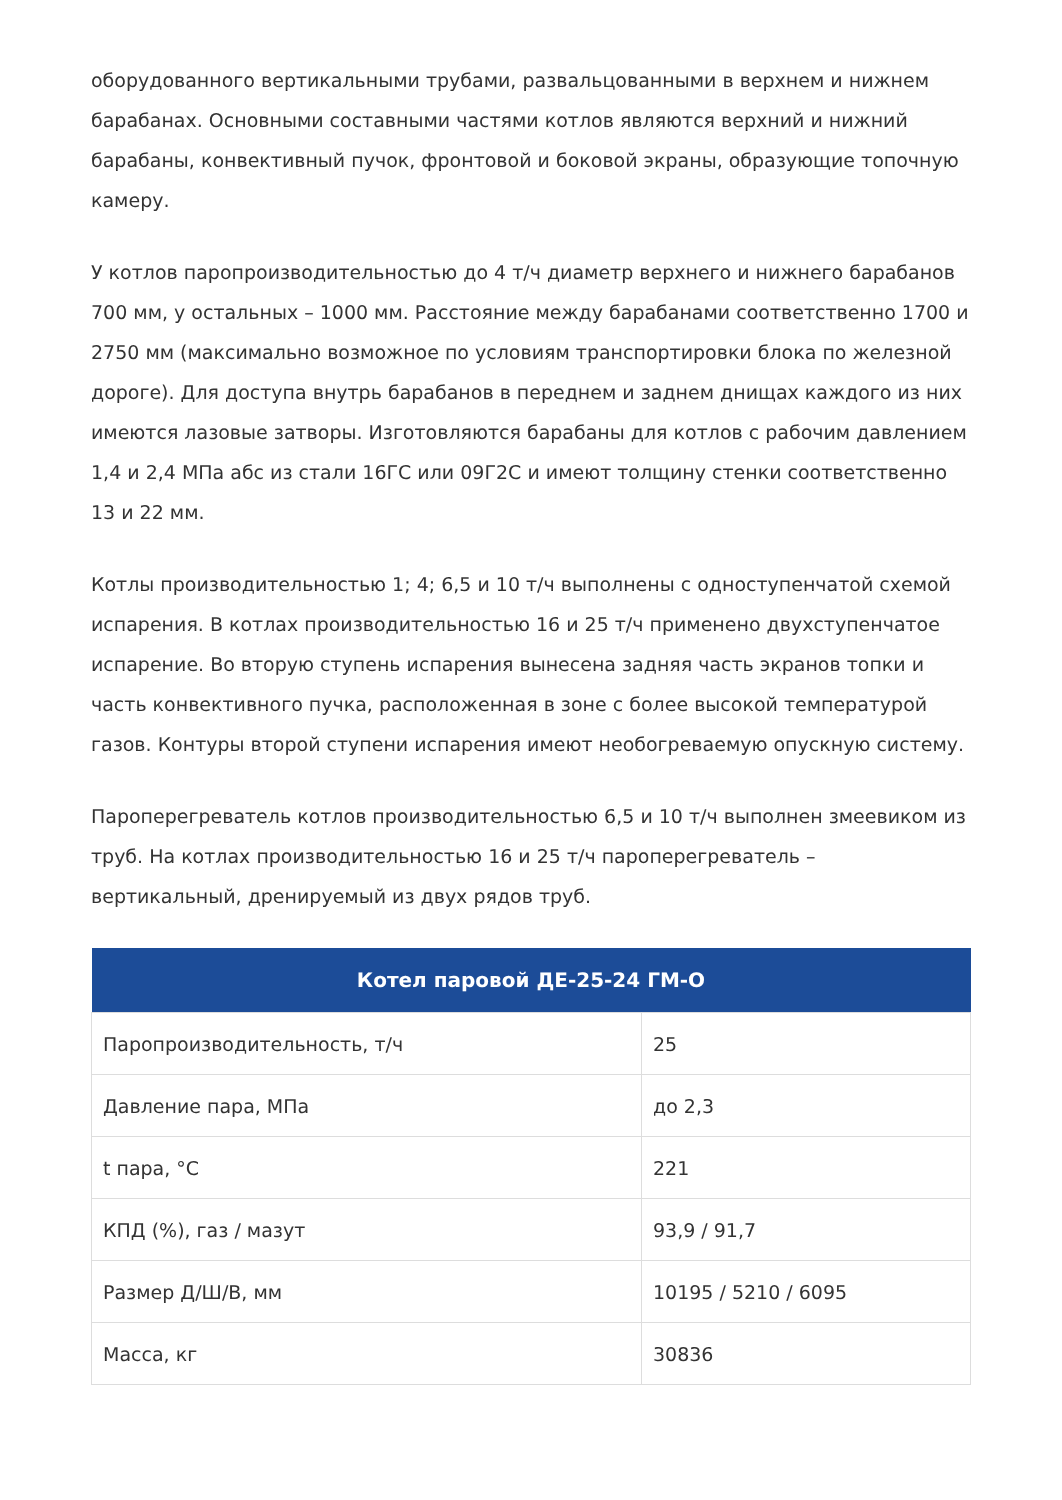оборудованного вертикальными трубами, развальцованными в верхнем и нижнем барабанах. Основными составными частями котлов являются верхний и нижний барабаны, конвективный пучок, фронтовой и боковой экраны, образующие топочную камеру.
У котлов паропроизводительностью до 4 т/ч диаметр верхнего и нижнего барабанов 700 мм, у остальных – 1000 мм. Расстояние между барабанами соответственно 1700 и 2750 мм (максимально возможное по условиям транспортировки блока по железной дороге). Для доступа внутрь барабанов в переднем и заднем днищах каждого из них имеются лазовые затворы. Изготовляются барабаны для котлов с рабочим давлением 1,4 и 2,4 МПа абс из стали 16ГС или 09Г2С и имеют толщину стенки соответственно 13 и 22 мм.
Котлы производительностью 1; 4; 6,5 и 10 т/ч выполнены с одноступенчатой схемой испарения. В котлах производительностью 16 и 25 т/ч применено двухступенчатое испарение. Во вторую ступень испарения вынесена задняя часть экранов топки и часть конвективного пучка, расположенная в зоне с более высокой температурой газов. Контуры второй ступени испарения имеют необогреваемую опускную систему.
Пароперегреватель котлов производительностью 6,5 и 10 т/ч выполнен змеевиком из труб. На котлах производительностью 16 и 25 т/ч пароперегреватель – вертикальный, дренируемый из двух рядов труб.
| Котел паровой ДЕ-25-24 ГМ-О | |
| --- | --- |
| Паропроизводительность, т/ч | 25 |
| Давление пара, МПа | до 2,3 |
| t пара, °С | 221 |
| КПД (%), газ / мазут | 93,9 / 91,7 |
| Размер Д/Ш/В, мм | 10195 / 5210 / 6095 |
| Масса, кг | 30836 |